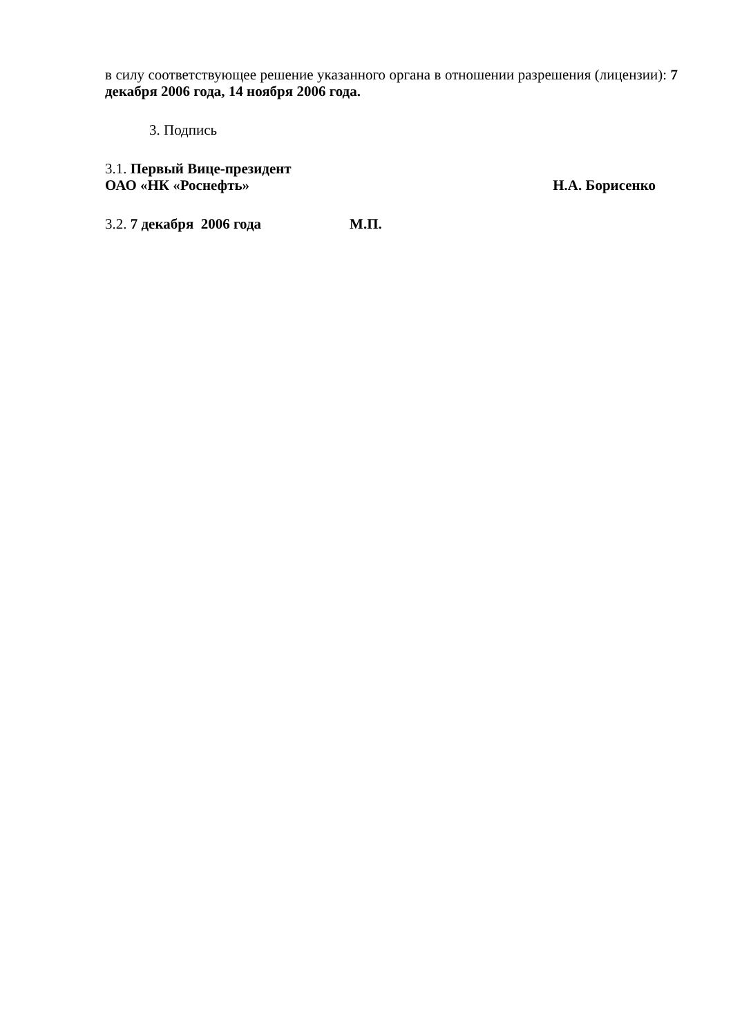в силу соответствующее решение указанного органа в отношении разрешения (лицензии): 7 декабря 2006 года, 14 ноября 2006 года.
3. Подпись
3.1. Первый Вице-президент
ОАО «НК «Роснефть» Н.А. Борисенко
3.2. 7 декабря 2006 года М.П.